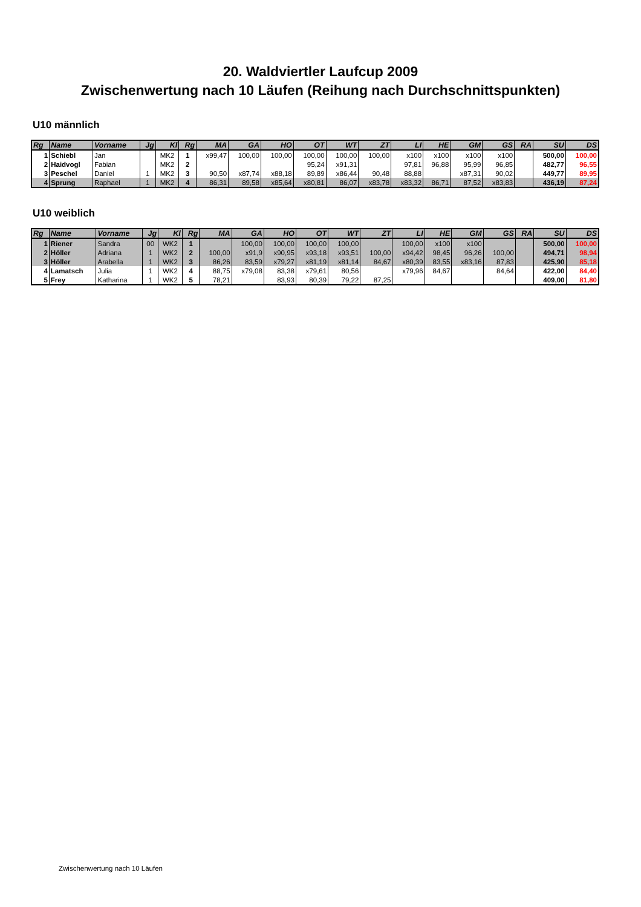20. Waldviertler Laufcup 2009
Zwischenwertung nach 10 Läufen (Reihung nach Durchschnittspunkten)
U10 männlich
| Rg | Name | Vorname | Jg | Kl | Rg | MA | GA | HO | OT | WT | ZT | LI | HE | GM | GS | RA | SU | DS |
| --- | --- | --- | --- | --- | --- | --- | --- | --- | --- | --- | --- | --- | --- | --- | --- | --- | --- | --- |
| 1 | Schiebl | Jan | | MK2 | 1 | x99,47 | 100,00 | 100,00 | 100,00 | 100,00 | 100,00 | x100 | x100 | x100 | x100 | | 500,00 | 100,00 |
| 2 | Haidvogl | Fabian | | MK2 | 2 | | | | 95,24 | x91,31 | | 97,81 | 96,88 | 95,99 | 96,85 | | 482,77 | 96,55 |
| 3 | Peschel | Daniel | 1 | MK2 | 3 | 90,50 | x87,74 | x88,18 | 89,89 | x86,44 | 90,48 | 88,88 | | x87,31 | 90,02 | | 449,77 | 89,95 |
| 4 | Sprung | Raphael | 1 | MK2 | 4 | 86,31 | 89,58 | x85,64 | x80,81 | 86,07 | x83,78 | x83,32 | 86,71 | 87,52 | x83,83 | | 436,19 | 87,24 |
U10 weiblich
| Rg | Name | Vorname | Jg | Kl | Rg | MA | GA | HO | OT | WT | ZT | LI | HE | GM | GS | RA | SU | DS |
| --- | --- | --- | --- | --- | --- | --- | --- | --- | --- | --- | --- | --- | --- | --- | --- | --- | --- | --- |
| 1 | Riener | Sandra | 00 | WK2 | 1 | | 100,00 | 100,00 | 100,00 | 100,00 | | 100,00 | x100 | x100 | | | 500,00 | 100,00 |
| 2 | Höller | Adriana | 1 | WK2 | 2 | 100,00 | x91,9 | x90,95 | x93,18 | x93,51 | 100,00 | x94,42 | 98,45 | 96,26 | 100,00 | | 494,71 | 98,94 |
| 3 | Höller | Arabella | 1 | WK2 | 3 | 86,26 | 83,59 | x79,27 | x81,19 | x81,14 | 84,67 | x80,39 | 83,55 | x83,16 | 87,83 | | 425,90 | 85,18 |
| 4 | Lamatsch | Julia | 1 | WK2 | 4 | 88,75 | x79,08 | 83,38 | x79,61 | 80,56 | | x79,96 | 84,67 | | 84,64 | | 422,00 | 84,40 |
| 5 | Frey | Katharina | 1 | WK2 | 5 | 78,21 | | 83,93 | 80,39 | 79,22 | 87,25 | | | | | | 409,00 | 81,80 |
Zwischenwertung nach 10 Läufen